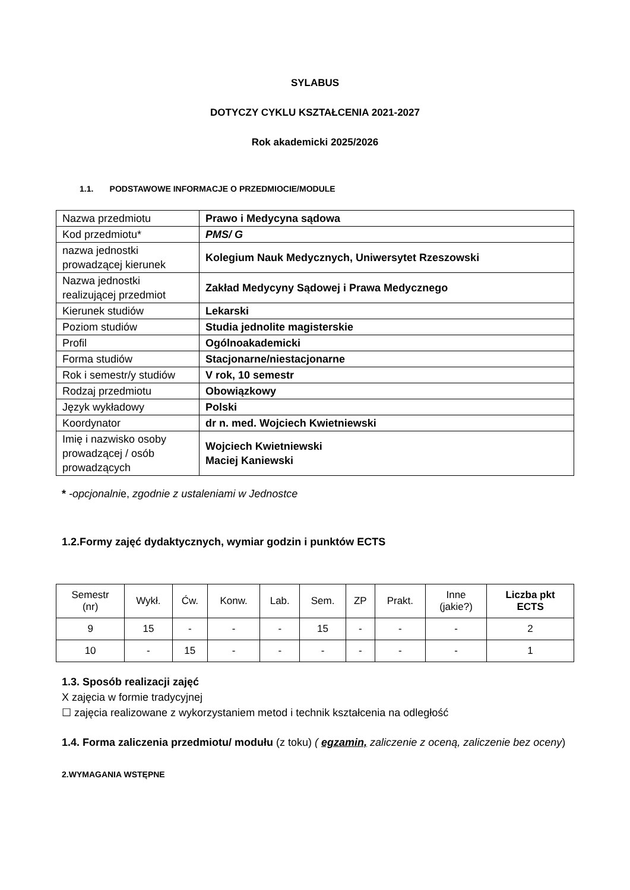SYLABUS
DOTYCZY CYKLU KSZTAŁCENIA 2021-2027
Rok akademicki 2025/2026
1.1. PODSTAWOWE INFORMACJE O PRZEDMIOCIE/MODULE
| Nazwa przedmiotu | Prawo i Medycyna sądowa |
| Kod przedmiotu* | PMS/ G |
| nazwa jednostki prowadzącej kierunek | Kolegium Nauk Medycznych, Uniwersytet Rzeszowski |
| Nazwa jednostki realizującej przedmiot | Zakład Medycyny Sądowej i Prawa Medycznego |
| Kierunek studiów | Lekarski |
| Poziom studiów | Studia jednolite magisterskie |
| Profil | Ogólnoakademicki |
| Forma studiów | Stacjonarne/niestacjonarne |
| Rok i semestr/y studiów | V rok, 10 semestr |
| Rodzaj przedmiotu | Obowiązkowy |
| Język wykładowy | Polski |
| Koordynator | dr n. med. Wojciech Kwietniewski |
| Imię i nazwisko osoby prowadzącej / osób prowadzących | Wojciech Kwietniewski Maciej Kaniewski |
* -opcjonalnie, zgodnie z ustaleniami w Jednostce
1.2.Formy zajęć dydaktycznych, wymiar godzin i punktów ECTS
| Semestr (nr) | Wykł. | Ćw. | Konw. | Lab. | Sem. | ZP | Prakt. | Inne (jakie?) | Liczba pkt ECTS |
| --- | --- | --- | --- | --- | --- | --- | --- | --- | --- |
| 9 | 15 | - | - | - | 15 | - | - | - | 2 |
| 10 | - | 15 | - | - | - | - | - | - | 1 |
1.3. Sposób realizacji zajęć
X zajęcia w formie tradycyjnej
☐ zajęcia realizowane z wykorzystaniem metod i technik kształcenia na odległość
1.4. Forma zaliczenia przedmiotu/ modułu (z toku) ( egzamin, zaliczenie z oceną, zaliczenie bez oceny)
2.WYMAGANIA WSTĘPNE